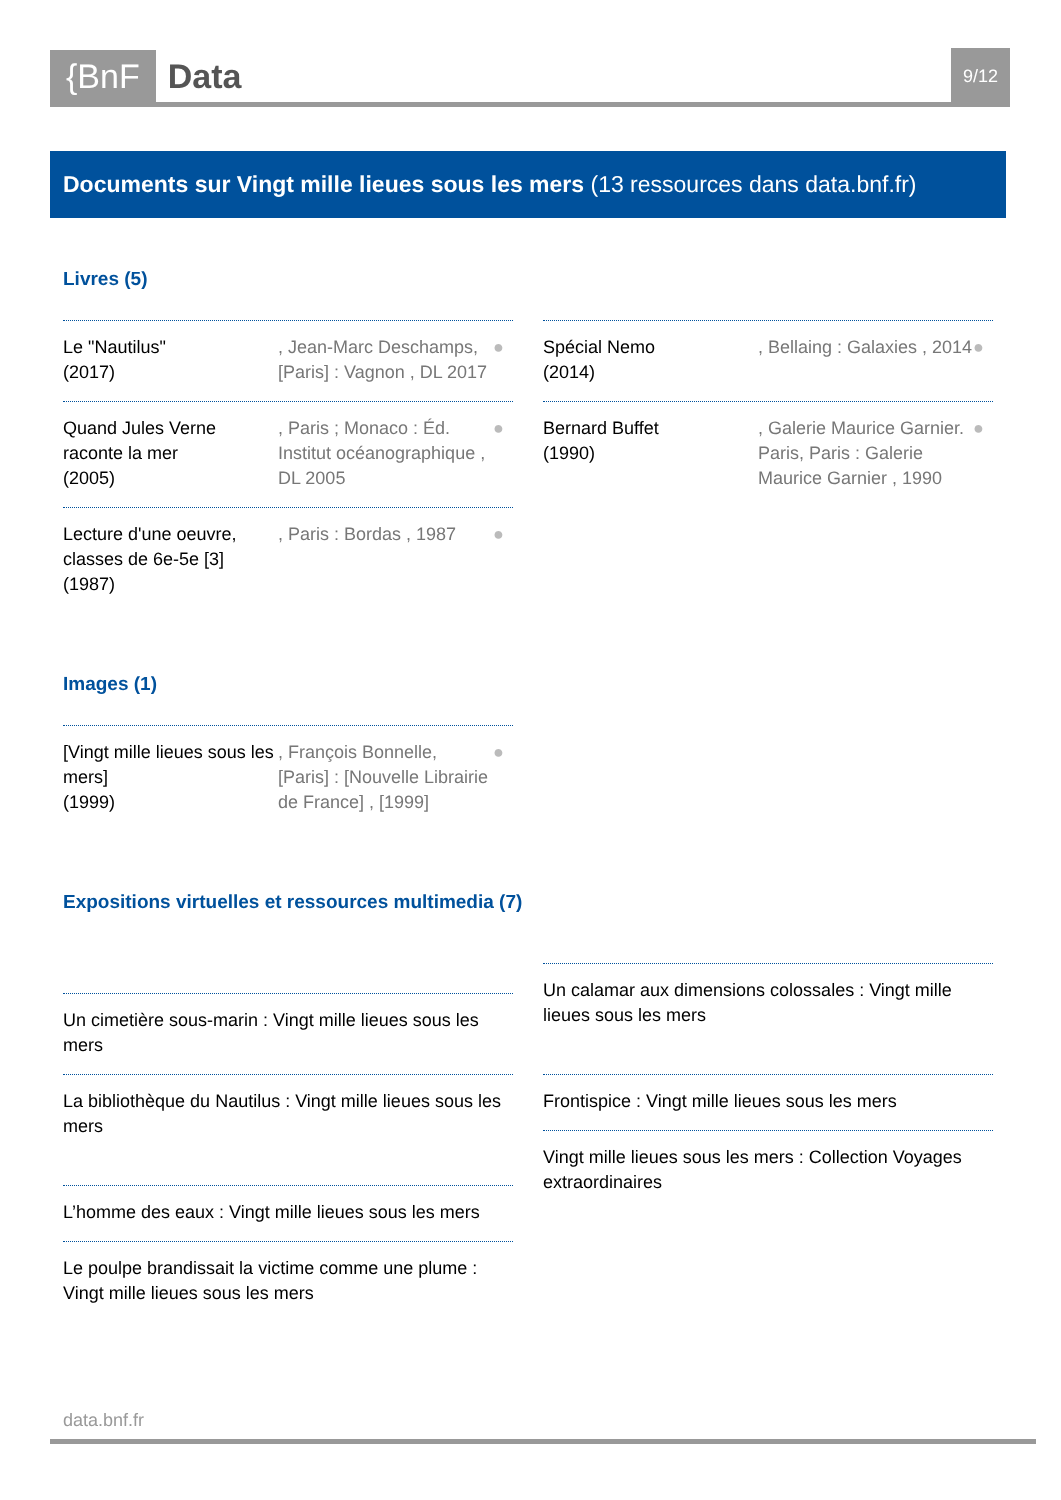{BnF Data 9/12
Documents sur Vingt mille lieues sous les mers (13 ressources dans data.bnf.fr)
Livres (5)
Le "Nautilus"
(2017)
, Jean-Marc Deschamps, [Paris] : Vagnon , DL 2017
●
Quand Jules Verne raconte la mer
(2005)
, Paris ; Monaco : Éd. Institut océanographique , DL 2005
●
Lecture d'une oeuvre, classes de 6e-5e [3]
(1987)
, Paris : Bordas , 1987
●
Spécial Nemo
(2014)
, Bellaing : Galaxies , 2014
●
Bernard Buffet
(1990)
, Galerie Maurice Garnier. Paris, Paris : Galerie Maurice Garnier , 1990
●
Images (1)
[Vingt mille lieues sous les mers]
(1999)
, François Bonnelle, [Paris] : [Nouvelle Librairie de France] , [1999]
●
Expositions virtuelles et ressources multimedia (7)
Un cimetière sous-marin : Vingt mille lieues sous les mers
La bibliothèque du Nautilus : Vingt mille lieues sous les mers
L’homme des eaux : Vingt mille lieues sous les mers
Le poulpe brandissait la victime comme une plume : Vingt mille lieues sous les mers
Un calamar aux dimensions colossales : Vingt mille lieues sous les mers
Frontispice : Vingt mille lieues sous les mers
Vingt mille lieues sous les mers : Collection Voyages extraordinaires
data.bnf.fr